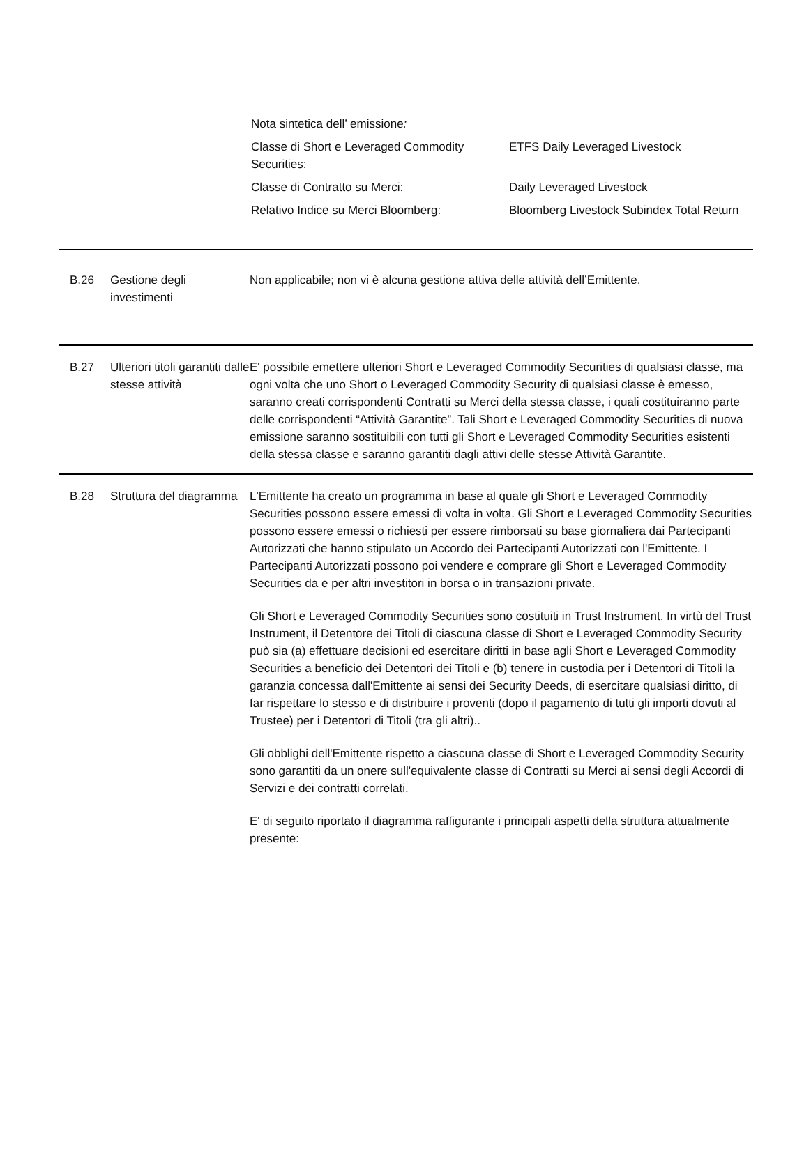| Nota sintetica dell’ emissione : | |
| Classe di Short e Leveraged Commodity Securities: | ETFS Daily Leveraged Livestock |
| Classe di Contratto su Merci: | Daily Leveraged Livestock |
| Relativo Indice su Merci Bloomberg: | Bloomberg Livestock Subindex Total Return |
B.26 Gestione degli investimenti
Non applicabile; non vi è alcuna gestione attiva delle attività dell’Emittente.
B.27 Ulteriori titoli garantiti dalle stesse attività
E' possibile emettere ulteriori Short e Leveraged Commodity Securities di qualsiasi classe, ma ogni volta che uno Short o Leveraged Commodity Security di qualsiasi classe è emesso, saranno creati corrispondenti Contratti su Merci della stessa classe, i quali costituiranno parte delle corrispondenti “Attività Garantite”. Tali Short e Leveraged Commodity Securities di nuova emissione saranno sostituibili con tutti gli Short e Leveraged Commodity Securities esistenti della stessa classe e saranno garantiti dagli attivi delle stesse Attività Garantite.
B.28 Struttura del diagramma
L'Emittente ha creato un programma in base al quale gli Short e Leveraged Commodity Securities possono essere emessi di volta in volta. Gli Short e Leveraged Commodity Securities possono essere emessi o richiesti per essere rimborsati su base giornaliera dai Partecipanti Autorizzati che hanno stipulato un Accordo dei Partecipanti Autorizzati con l'Emittente. I Partecipanti Autorizzati possono poi vendere e comprare gli Short e Leveraged Commodity Securities da e per altri investitori in borsa o in transazioni private.
Gli Short e Leveraged Commodity Securities sono costituiti in Trust Instrument. In virtù del Trust Instrument, il Detentore dei Titoli di ciascuna classe di Short e Leveraged Commodity Security può sia (a) effettuare decisioni ed esercitare diritti in base agli Short e Leveraged Commodity Securities a beneficio dei Detentori dei Titoli e (b) tenere in custodia per i Detentori di Titoli la garanzia concessa dall'Emittente ai sensi dei Security Deeds, di esercitare qualsiasi diritto, di far rispettare lo stesso e di distribuire i proventi (dopo il pagamento di tutti gli importi dovuti al Trustee) per i Detentori di Titoli (tra gli altri)..
Gli obblighi dell'Emittente rispetto a ciascuna classe di Short e Leveraged Commodity Security sono garantiti da un onere sull'equivalente classe di Contratti su Merci ai sensi degli Accordi di Servizi e dei contratti correlati.
E' di seguito riportato il diagramma raffigurante i principali aspetti della struttura attualmente presente: